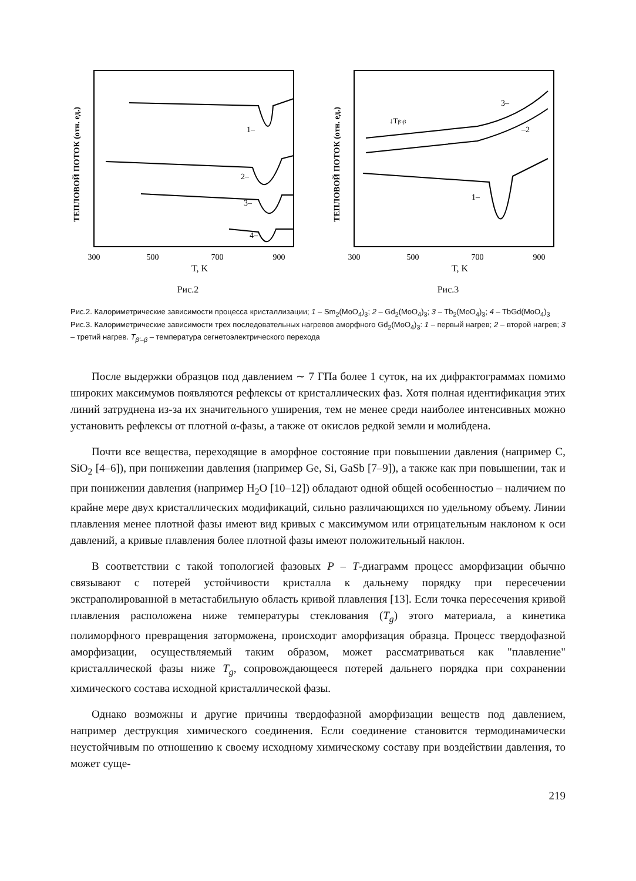ТЕПЛОВОЙ ПОТОК (отн. ед.)
1–
2–
3–
4–
300
500
700
900
T, K
Рис.2
ТЕПЛОВОЙ ПОТОК (отн. ед.)
↓Tβ'-β
3–
–2
1–
300
500
700
900
T, K
Рис.3
Рис.2. Калориметрические зависимости процесса кристаллизации; 1 – Sm<sub>2</sub>(MoO<sub>4</sub>)<sub>3</sub>; 2 – Gd<sub>2</sub>(MoO<sub>4</sub>)<sub>3</sub>; 3 – Tb<sub>2</sub>(MoO<sub>4</sub>)<sub>3</sub>; 4 – TbGd(MoO<sub>4</sub>)<sub>3</sub>
Рис.3. Калориметрические зависимости трех последовательных нагревов аморфного Gd<sub>2</sub>(MoO<sub>4</sub>)<sub>3</sub>: 1 – первый нагрев; 2 – второй нагрев; 3 – третий нагрев. T<sub>β'–β</sub> – температура сегнетоэлектрического перехода
После выдержки образцов под давлением ∼ 7 ГПа более 1 суток, на их дифрактограммах помимо широких максимумов появляются рефлексы от кристаллических фаз. Хотя полная идентификация этих линий затруднена из-за их значительного уширения, тем не менее среди наиболее интенсивных можно установить рефлексы от плотной α-фазы, а также от окислов редкой земли и молибдена.
Почти все вещества, переходящие в аморфное состояние при повышении давления (например C, SiO<sub>2</sub> [4–6]), при понижении давления (например Ge, Si, GaSb [7–9]), а также как при повышении, так и при понижении давления (например H<sub>2</sub>O [10–12]) обладают одной общей особенностью – наличием по крайне мере двух кристаллических модификаций, сильно различающихся по удельному объему. Линии плавления менее плотной фазы имеют вид кривых с максимумом или отрицательным наклоном к оси давлений, а кривые плавления более плотной фазы имеют положительный наклон.
В соответствии с такой топологией фазовых P – T-диаграмм процесс аморфизации обычно связывают с потерей устойчивости кристалла к дальнему порядку при пересечении экстраполированной в метастабильную область кривой плавления [13]. Если точка пересечения кривой плавления расположена ниже температуры стеклования (T<sub>g</sub>) этого материала, а кинетика полиморфного превращения заторможена, происходит аморфизация образца. Процесс твердофазной аморфизации, осуществляемый таким образом, может рассматриваться как "плавление" кристаллической фазы ниже T<sub>g</sub>, сопровождающееся потерей дальнего порядка при сохранении химического состава исходной кристаллической фазы.
Однако возможны и другие причины твердофазной аморфизации веществ под давлением, например деструкция химического соединения. Если соединение становится термодинамически неустойчивым по отношению к своему исходному химическому составу при воздействии давления, то может суще-
219